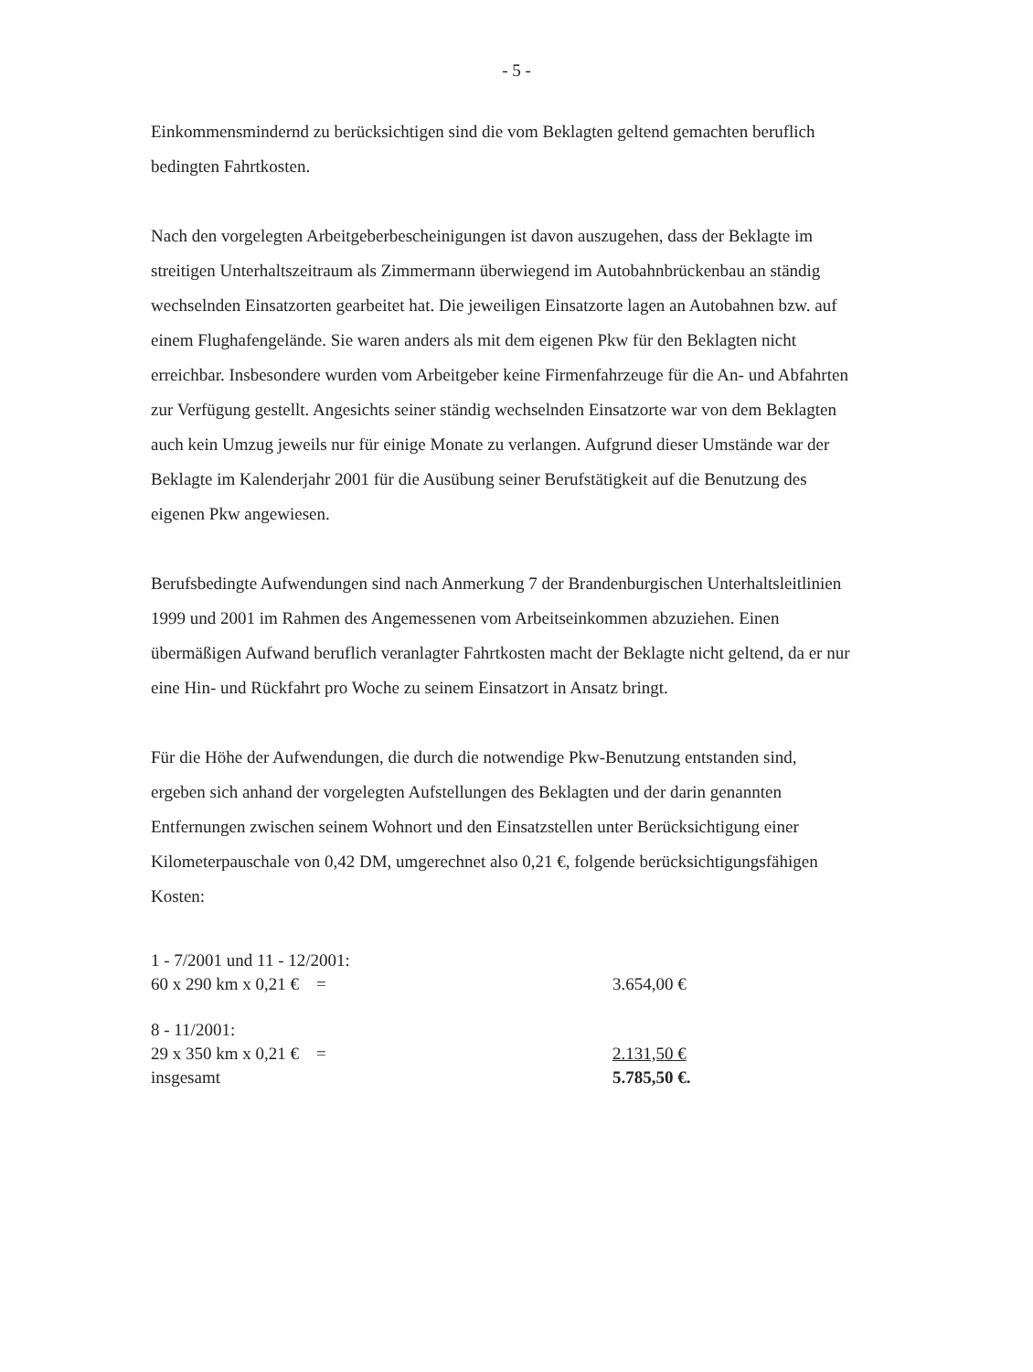- 5 -
Einkommensmindernd zu berücksichtigen sind die vom Beklagten geltend gemachten beruflich bedingten Fahrtkosten.
Nach den vorgelegten Arbeitgeberbescheinigungen ist davon auszugehen, dass der Beklagte im streitigen Unterhaltszeitraum als Zimmermann überwiegend im Autobahnbrückenbau an ständig wechselnden Einsatzorten gearbeitet hat. Die jeweiligen Einsatzorte lagen an Autobahnen bzw. auf einem Flughafengelände. Sie waren anders als mit dem eigenen Pkw für den Beklagten nicht erreichbar. Insbesondere wurden vom Arbeitgeber keine Firmenfahrzeuge für die An- und Abfahrten zur Verfügung gestellt. Angesichts seiner ständig wechselnden Einsatzorte war von dem Beklagten auch kein Umzug jeweils nur für einige Monate zu verlangen. Aufgrund dieser Umstände war der Beklagte im Kalenderjahr 2001 für die Ausübung seiner Berufstätigkeit auf die Benutzung des eigenen Pkw angewiesen.
Berufsbedingte Aufwendungen sind nach Anmerkung 7 der Brandenburgischen Unterhaltsleitlinien 1999 und 2001 im Rahmen des Angemessenen vom Arbeitseinkommen abzuziehen. Einen übermäßigen Aufwand beruflich veranlagter Fahrtkosten macht der Beklagte nicht geltend, da er nur eine Hin- und Rückfahrt pro Woche zu seinem Einsatzort in Ansatz bringt.
Für die Höhe der Aufwendungen, die durch die notwendige Pkw-Benutzung entstanden sind, ergeben sich anhand der vorgelegten Aufstellungen des Beklagten und der darin genannten Entfernungen zwischen seinem Wohnort und den Einsatzstellen unter Berücksichtigung einer Kilometerpauschale von 0,42 DM, umgerechnet also 0,21 €, folgende berücksichtigungsfähigen Kosten:
| 1 - 7/2001 und 11 - 12/2001: | |
| 60 x 290 km x 0,21 € = | 3.654,00 € |
| 8 - 11/2001: | |
| 29 x 350 km x 0,21 € = | 2.131,50 € |
| insgesamt | 5.785,50 €. |